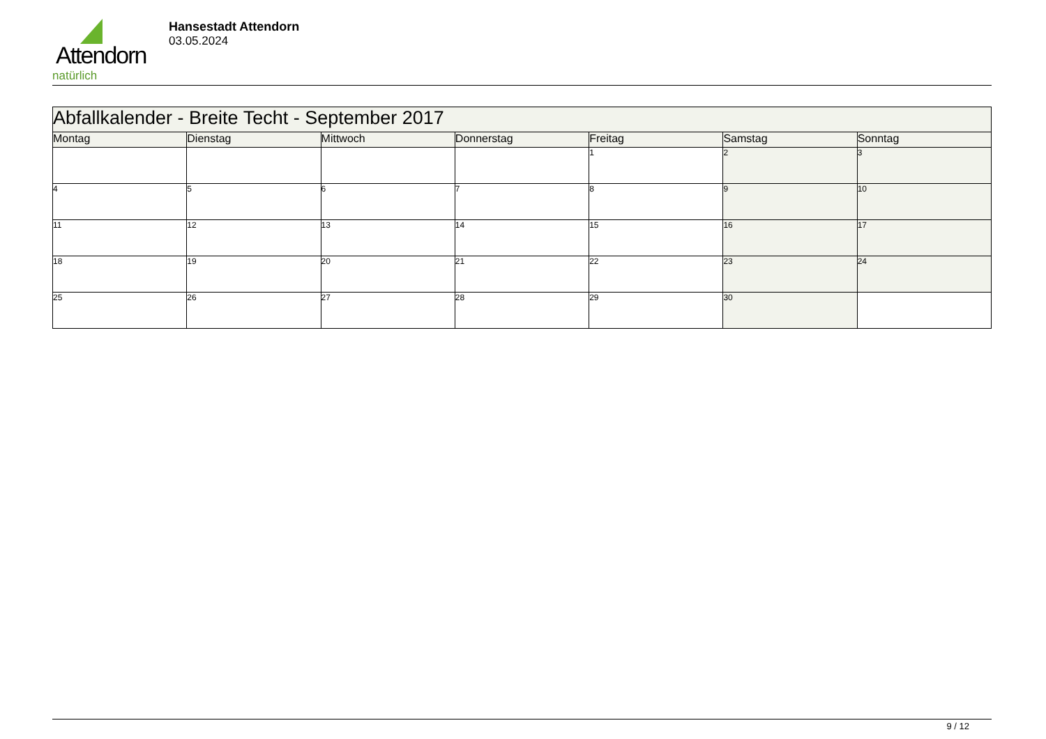Attendorn
natürlich
Hansestadt Attendorn
03.05.2024
| Abfallkalender - Breite Techt - September 2017 | | | | | | |
| Montag | Dienstag | Mittwoch | Donnerstag | Freitag | Samstag | Sonntag |
| | | | | 1 | 2 | 3 |
| 4 | 5 | 6 | 7 | 8 | 9 | 10 |
| 11 | 12 | 13 | 14 | 15 | 16 | 17 |
| 18 | 19 | 20 | 21 | 22 | 23 | 24 |
| 25 | 26 | 27 | 28 | 29 | 30 | |
9 / 12